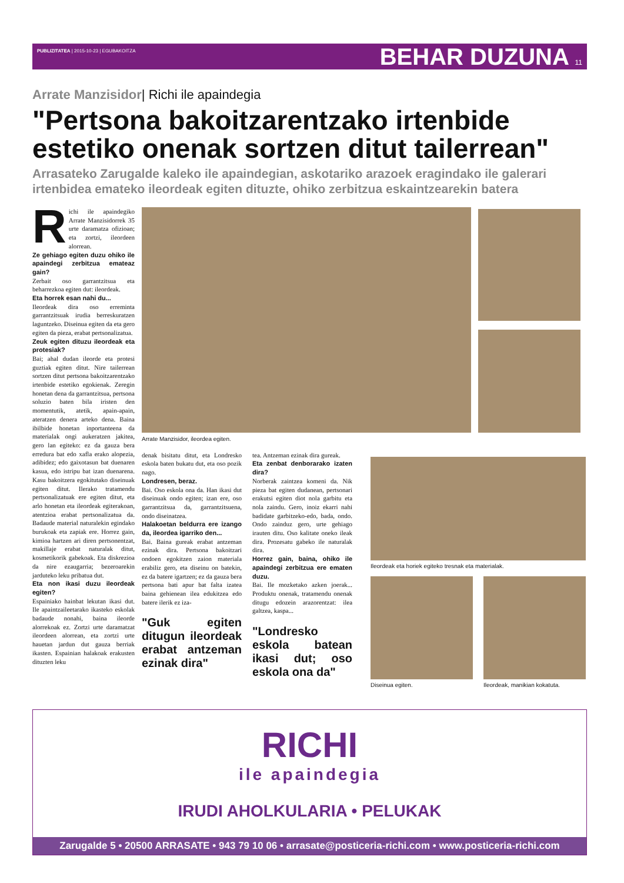PUBLIZITATEA | 2015-10-23 | EGUBAKOITZA
BEHAR DUZUNA 11
Arrate Manzisidor| Richi ile apaindegia
"Pertsona bakoitzarentzako irtenbide estetiko onenak sortzen ditut tailerrean"
Arrasateko Zarugalde kaleko ile apaindegian, askotariko arazoek eragindako ile galerari irtenbidea emateko ileordeak egiten dituzte, ohiko zerbitzua eskaintzearekin batera
Richi ile apaindegiko Arrate Manzisidorrek 35 urte daramatza ofizioan; eta zortzi, ileordeen alorrean.
Ze gehiago egiten duzu ohiko ile apaindegi zerbitzua emateaz gain?
Zerbait oso garrantzitsua eta beharrezkoa egiten dut: ileordeak.
Eta horrek esan nahi du...
Ileordeak dira oso erreminta garrantzitsuak irudia berreskuratzen laguntzeko. Diseinua egiten da eta gero egiten da pieza, erabat pertsonalizatua.
Zeuk egiten dituzu ileordeak eta protesiak?
Bai; ahal dudan ileorde eta protesi guztiak egiten ditut. Nire tailerrean sortzen ditut pertsona bakoitzarentzako irtenbide estetiko egokienak. Zeregin honetan dena da garrantzitsua, pertsona soluzio baten bila iristen den momentutik, atetik, apain-apain, ateratzen denera arteko dena. Baina ibilbide honetan inportanteena da materialak ongi aukeratzen jakitea, gero lan egiteko: ez da gauza bera erredura bat edo xafla erako alopezia, adibidez; edo gaixotasun bat duenaren kasua, edo istripu bat izan duenarena. Kasu bakoitzera egokitutako diseinuak egiten ditut. Ilerako tratamendu pertsonalizatuak ere egiten ditut, eta arlo honetan eta ileordeak egiterakoan, atentzioa erabat pertsonalizatua da. Badaude material naturalekin egindako burukoak eta zapiak ere. Horrez gain, kimioa hartzen ari diren pertsonentzat, makillaje erabat naturalak ditut, kosmetikorik gabekoak. Eta diskrezioa da nire ezaugarria; bezeroarekin jarduteko leku pribatua dut.
Eta non ikasi duzu ileordeak egiten?
Espainiako hainbat lekutan ikasi dut. Ile apaintzaileetarako ikasteko eskolak badaude nonahi, baina ileorde alorrekoak ez. Zortzi urte daramatzat ileordeen alorrean, eta zortzi urte hauetan jardun dut gauza berriak ikasten. Espainian halakoak erakusten dituzten leku
Arrate Manzisidor, ileordea egiten.
denak bisitatu ditut, eta Londresko eskola baten bukatu dut, eta oso pozik nago.
Londresen, beraz.
Bai. Oso eskola ona da. Han ikasi dut diseinuak ondo egiten; izan ere, oso garrantzitsua da, garrantzitsuena, ondo diseinatzea.
Halakoetan beldurra ere izango da, ileordea igarriko den...
Bai. Baina gureak erabat antzeman ezinak dira. Pertsona bakoitzari ondoen egokitzen zaion materiala erabiliz gero, eta diseinu on batekin, ez da batere igartzen; ez da gauza bera pertsona bati apur bat falta izatea baina gehienean ilea edukitzea edo batere ilerik ez iza-
"Guk egiten ditugun ileordeak erabat antzeman ezinak dira"
tea. Antzeman ezinak dira gureak.
Eta zenbat denborarako izaten dira?
Norberak zaintzea komeni da. Nik pieza bat egiten dudanean, pertsonari erakutsi egiten diot nola garbitu eta nola zaindu. Gero, inoiz ekarri nahi badidate garbitzeko-edo, bada, ondo. Ondo zainduz gero, urte gehiago irauten ditu. Oso kalitate oneko ileak dira. Prozesatu gabeko ile naturalak dira.
Horrez gain, baina, ohiko ile apaindegi zerbitzua ere ematen duzu.
Bai. Ile mozketako azken joerak... Produktu onenak, tratamendu onenak ditugu edozein arazorentzat: ilea galtzea, kaspa...
"Londresko eskola batean ikasi dut; oso eskola ona da"
Ileordeak eta horiek egiteko tresnak eta materialak.
Diseinua egiten. Ileordeak, manikian kokatuta.
RICHI
ile apaindegia
IRUDI AHOLKULARIA • PELUKAK
Zarugalde 5 • 20500 ARRASATE • 943 79 10 06 • arrasate@posticeria-richi.com • www.posticeria-richi.com